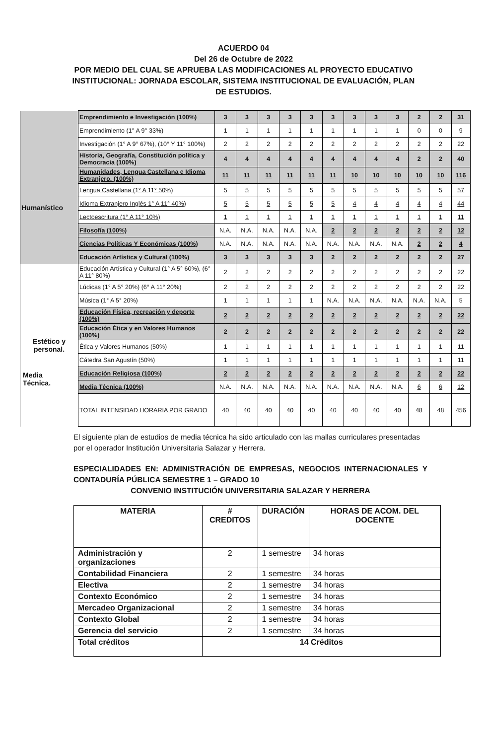ACUERDO 04
Del 26 de Octubre de 2022
POR MEDIO DEL CUAL SE APRUEBA LAS MODIFICACIONES AL PROYECTO EDUCATIVO INSTITUCIONAL: JORNADA ESCOLAR, SISTEMA INSTITUCIONAL DE EVALUACIÓN, PLAN DE ESTUDIOS.
| | Emprendimiento e Investigación (100%) | 3 | 3 | 3 | 3 | 3 | 3 | 3 | 3 | 3 | 2 | 2 | 31 |
| | Emprendimiento (1° A 9° 33%) | 1 | 1 | 1 | 1 | 1 | 1 | 1 | 1 | 1 | 0 | 0 | 9 |
| | Investigación (1° A 9° 67%), (10° Y 11° 100%) | 2 | 2 | 2 | 2 | 2 | 2 | 2 | 2 | 2 | 2 | 2 | 22 |
| Humanístico | Historia, Geografía, Constitución política y Democracia (100%) | 4 | 4 | 4 | 4 | 4 | 4 | 4 | 4 | 4 | 2 | 2 | 40 |
| | Humanidades, Lengua Castellana e Idioma Extranjero. (100%) | 11 | 11 | 11 | 11 | 11 | 11 | 10 | 10 | 10 | 10 | 10 | 116 |
| | Lengua Castellana (1° A 11° 50%) | 5 | 5 | 5 | 5 | 5 | 5 | 5 | 5 | 5 | 5 | 5 | 57 |
| | Idioma Extranjero Inglés 1° A 11° 40%) | 5 | 5 | 5 | 5 | 5 | 5 | 4 | 4 | 4 | 4 | 4 | 44 |
| | Lectoescritura (1° A 11° 10%) | 1 | 1 | 1 | 1 | 1 | 1 | 1 | 1 | 1 | 1 | 1 | 11 |
| | Filosofía (100%) | N.A. | N.A. | N.A. | N.A. | N.A. | 2 | 2 | 2 | 2 | 2 | 2 | 12 |
| | Ciencias Políticas Y Económicas (100%) | N.A. | N.A. | N.A. | N.A. | N.A. | N.A. | N.A. | N.A. | N.A. | 2 | 2 | 4 |
| | Educación Artística y Cultural (100%) | 3 | 3 | 3 | 3 | 3 | 2 | 2 | 2 | 2 | 2 | 2 | 27 |
| Estético y personal. | Educación Artística y Cultural (1° A 5° 60%), (6° A 11° 80%) | 2 | 2 | 2 | 2 | 2 | 2 | 2 | 2 | 2 | 2 | 2 | 22 |
| | Lúdicas (1° A 5° 20%) (6° A 11° 20%) | 2 | 2 | 2 | 2 | 2 | 2 | 2 | 2 | 2 | 2 | 2 | 22 |
| | Música (1° A 5° 20%) | 1 | 1 | 1 | 1 | 1 | N.A. | N.A. | N.A. | N.A. | N.A. | N.A. | 5 |
| | Educación Física, recreación y deporte (100%) | 2 | 2 | 2 | 2 | 2 | 2 | 2 | 2 | 2 | 2 | 2 | 22 |
| | Educación Ética y en Valores Humanos (100%) | 2 | 2 | 2 | 2 | 2 | 2 | 2 | 2 | 2 | 2 | 2 | 22 |
| | Ética y Valores Humanos (50%) | 1 | 1 | 1 | 1 | 1 | 1 | 1 | 1 | 1 | 1 | 1 | 11 |
| | Cátedra San Agustín (50%) | 1 | 1 | 1 | 1 | 1 | 1 | 1 | 1 | 1 | 1 | 1 | 11 |
| | Educación Religiosa (100%) | 2 | 2 | 2 | 2 | 2 | 2 | 2 | 2 | 2 | 2 | 2 | 22 |
| | Media Técnica (100%) | N.A. | N.A. | N.A. | N.A. | N.A. | N.A. | N.A. | N.A. | N.A. | 6 | 6 | 12 |
| | TOTAL INTENSIDAD HORARIA POR GRADO | 40 | 40 | 40 | 40 | 40 | 40 | 40 | 40 | 40 | 48 | 48 | 456 |
Media
Técnica.
El siguiente plan de estudios de media técnica ha sido articulado con las mallas curriculares presentadas por el operador Institución Universitaria Salazar y Herrera.
ESPECIALIDADES EN: ADMINISTRACIÓN DE EMPRESAS, NEGOCIOS INTERNACIONALES Y CONTADURÍA PÚBLICA SEMESTRE 1 – GRADO 10
CONVENIO INSTITUCIÓN UNIVERSITARIA SALAZAR Y HERRERA
| MATERIA | # CREDITOS | DURACIÓN | HORAS DE ACOM. DEL DOCENTE |
| --- | --- | --- | --- |
| Administración y organizaciones | 2 | 1 semestre | 34 horas |
| Contabilidad Financiera | 2 | 1 semestre | 34 horas |
| Electiva | 2 | 1 semestre | 34 horas |
| Contexto Económico | 2 | 1 semestre | 34 horas |
| Mercadeo Organizacional | 2 | 1 semestre | 34 horas |
| Contexto Global | 2 | 1 semestre | 34 horas |
| Gerencia del servicio | 2 | 1 semestre | 34 horas |
| Total créditos | 14 Créditos | | |